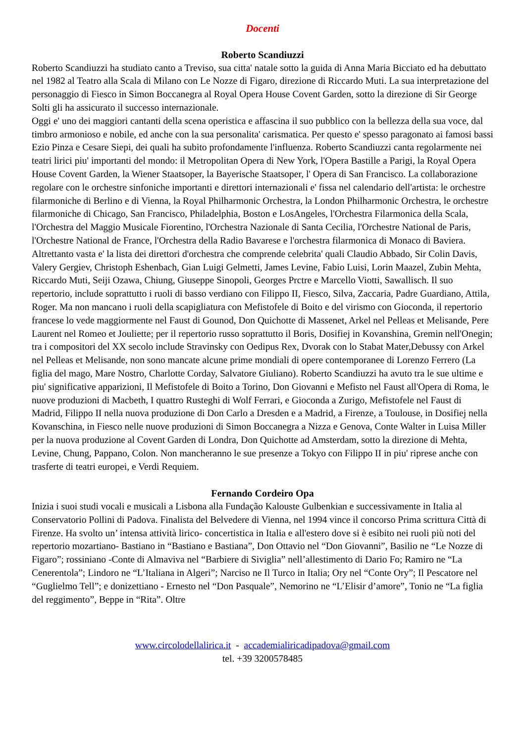Docenti
Roberto Scandiuzzi
Roberto Scandiuzzi ha studiato canto a Treviso, sua citta' natale sotto la guida di Anna Maria Bicciato ed ha debuttato nel 1982 al Teatro alla Scala di Milano con Le Nozze di Figaro, direzione di Riccardo Muti. La sua interpretazione del personaggio di Fiesco in Simon Boccanegra al Royal Opera House Covent Garden, sotto la direzione di Sir George Solti gli ha assicurato il successo internazionale.
Oggi e' uno dei maggiori cantanti della scena operistica e affascina il suo pubblico con la bellezza della sua voce, dal timbro armonioso e nobile, ed anche con la sua personalita' carismatica. Per questo e' spesso paragonato ai famosi bassi Ezio Pinza e Cesare Siepi, dei quali ha subito profondamente l'influenza. Roberto Scandiuzzi canta regolarmente nei teatri lirici piu' importanti del mondo: il Metropolitan Opera di New York, l'Opera Bastille a Parigi, la Royal Opera House Covent Garden, la Wiener Staatsoper, la Bayerische Staatsoper, l' Opera di San Francisco. La collaborazione regolare con le orchestre sinfoniche importanti e direttori internazionali e' fissa nel calendario dell'artista: le orchestre filarmoniche di Berlino e di Vienna, la Royal Philharmonic Orchestra, la London Philharmonic Orchestra, le orchestre filarmoniche di Chicago, San Francisco, Philadelphia, Boston e LosAngeles, l'Orchestra Filarmonica della Scala, l'Orchestra del Maggio Musicale Fiorentino, l'Orchestra Nazionale di Santa Cecilia, l'Orchestre National de Paris, l'Orchestre National de France, l'Orchestra della Radio Bavarese e l'orchestra filarmonica di Monaco di Baviera. Altrettanto vasta e' la lista dei direttori d'orchestra che comprende celebrita' quali Claudio Abbado, Sir Colin Davis, Valery Gergiev, Christoph Eshenbach, Gian Luigi Gelmetti, James Levine, Fabio Luisi, Lorin Maazel, Zubin Mehta, Riccardo Muti, Seiji Ozawa, Chiung, Giuseppe Sinopoli, Georges Prctre e Marcello Viotti, Sawallisch. Il suo repertorio, include soprattutto i ruoli di basso verdiano con Filippo II, Fiesco, Silva, Zaccaria, Padre Guardiano, Attila, Roger. Ma non mancano i ruoli della scapigliatura con Mefistofele di Boito e del virismo con Gioconda, il repertorio francese lo vede maggiormente nel Faust di Gounod, Don Quichotte di Massenet, Arkel nel Pelleas et Melisande, Pere Laurent nel Romeo et Jouliette; per il repertorio russo soprattutto il Boris, Dosifiej in Kovanshina, Gremin nell'Onegin; tra i compositori del XX secolo include Stravinsky con Oedipus Rex, Dvorak con lo Stabat Mater,Debussy con Arkel nel Pelleas et Melisande, non sono mancate alcune prime mondiali di opere contemporanee di Lorenzo Ferrero (La figlia del mago, Mare Nostro, Charlotte Corday, Salvatore Giuliano). Roberto Scandiuzzi ha avuto tra le sue ultime e piu' significative apparizioni, Il Mefistofele di Boito a Torino, Don Giovanni e Mefisto nel Faust all'Opera di Roma, le nuove produzioni di Macbeth, I quattro Rusteghi di Wolf Ferrari, e Gioconda a Zurigo, Mefistofele nel Faust di Madrid, Filippo II nella nuova produzione di Don Carlo a Dresden e a Madrid, a Firenze, a Toulouse, in Dosifiej nella Kovanschina, in Fiesco nelle nuove produzioni di Simon Boccanegra a Nizza e Genova, Conte Walter in Luisa Miller per la nuova produzione al Covent Garden di Londra, Don Quichotte ad Amsterdam, sotto la direzione di Mehta, Levine, Chung, Pappano, Colon. Non mancheranno le sue presenze a Tokyo con Filippo II in piu' riprese anche con trasferte di teatri europei, e Verdi Requiem.
Fernando Cordeiro Opa
Inizia i suoi studi vocali e musicali a Lisbona alla Fundação Kalouste Gulbenkian e successivamente in Italia al Conservatorio Pollini di Padova. Finalista del Belvedere di Vienna, nel 1994 vince il concorso Prima scrittura Città di Firenze. Ha svolto un’ intensa attività lirico- concertistica in Italia e all'estero dove si è esibito nei ruoli più noti del repertorio mozartiano- Bastiano in “Bastiano e Bastiana”, Don Ottavio nel “Don Giovanni”, Basilio ne “Le Nozze di Figaro”; rossiniano -Conte di Almaviva nel “Barbiere di Siviglia” nell’allestimento di Dario Fo; Ramiro ne “La Cenerentola”; Lindoro ne “L’Italiana in Algeri”; Narciso ne Il Turco in Italia; Ory nel “Conte Ory”; Il Pescatore nel “Guglielmo Tell”; e donizettiano - Ernesto nel “Don Pasquale”, Nemorino ne “L’Elisir d’amore”, Tonio ne “La figlia del reggimento”, Beppe in “Rita”. Oltre
www.circolodellalirica.it - accademialiricadipadova@gmail.com
tel. +39 3200578485